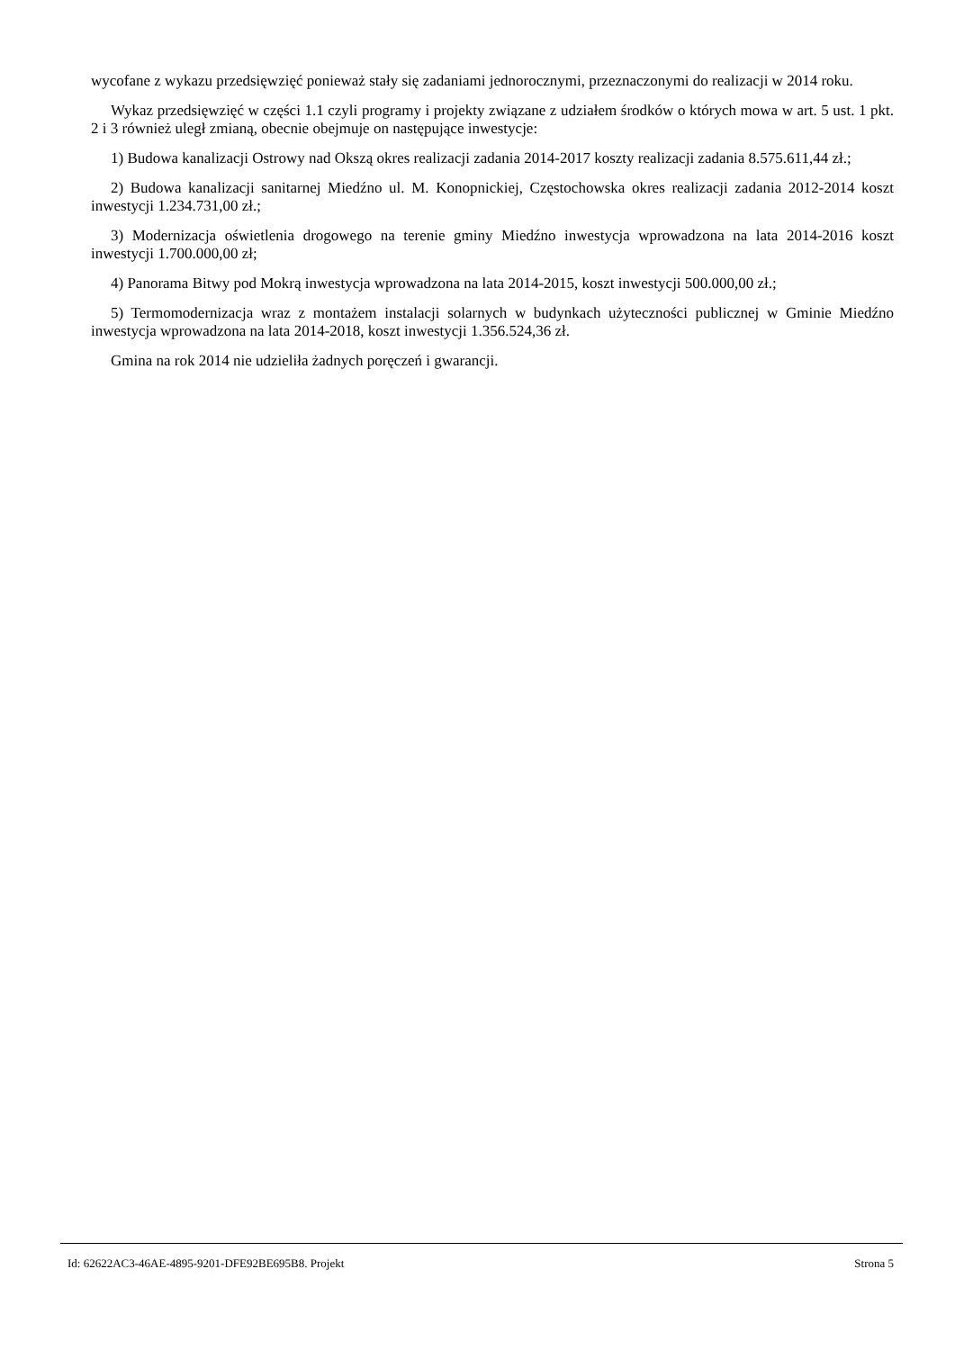wycofane z wykazu przedsięwzięć ponieważ stały się zadaniami jednorocznymi, przeznaczonymi do realizacji w 2014 roku.
Wykaz przedsięwzięć w części 1.1 czyli programy i projekty związane z udziałem środków o których mowa w art. 5 ust. 1 pkt. 2 i 3 również uległ zmianą, obecnie obejmuje on następujące inwestycje:
1) Budowa kanalizacji Ostrowy nad Okszą okres realizacji zadania 2014-2017 koszty realizacji zadania 8.575.611,44 zł.;
2) Budowa kanalizacji sanitarnej Miedźno ul. M. Konopnickiej, Częstochowska okres realizacji zadania 2012-2014 koszt inwestycji 1.234.731,00 zł.;
3) Modernizacja oświetlenia drogowego na terenie gminy Miedźno inwestycja wprowadzona na lata 2014-2016 koszt inwestycji 1.700.000,00 zł;
4) Panorama Bitwy pod Mokrą inwestycja wprowadzona na lata 2014-2015, koszt inwestycji 500.000,00 zł.;
5) Termomodernizacja wraz z montażem instalacji solarnych w budynkach użyteczności publicznej w Gminie Miedźno inwestycja wprowadzona na lata 2014-2018, koszt inwestycji 1.356.524,36 zł.
Gmina na rok 2014 nie udzieliła żadnych poręczeń i gwarancji.
Id: 62622AC3-46AE-4895-9201-DFE92BE695B8. Projekt Strona 5